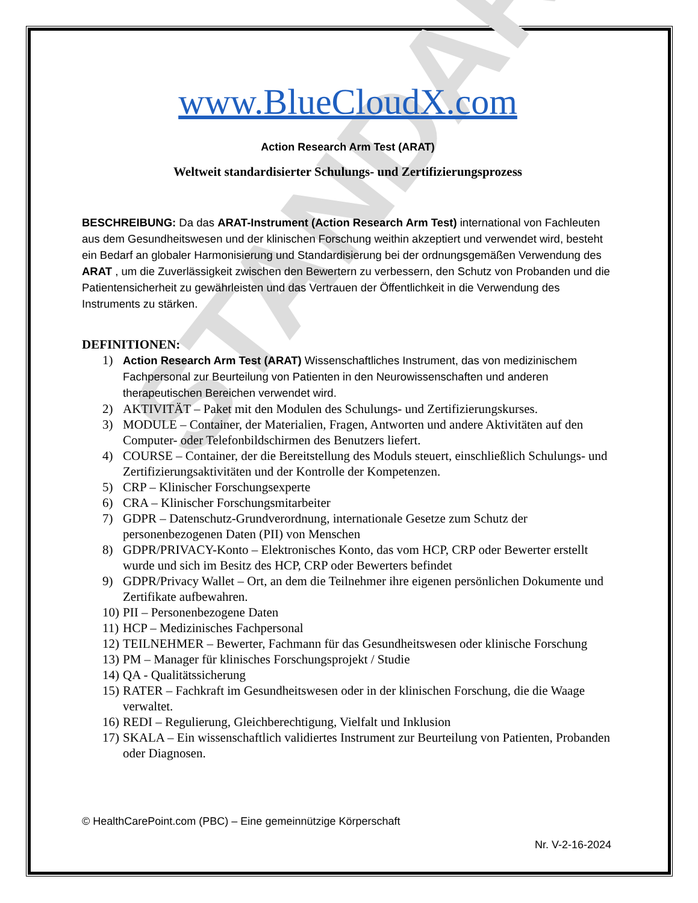STANDARD
www.BlueCloudX.com
Action Research Arm Test (ARAT)
Weltweit standardisierter Schulungs- und Zertifizierungsprozess
BESCHREIBUNG: Da das ARAT-Instrument (Action Research Arm Test) international von Fachleuten aus dem Gesundheitswesen und der klinischen Forschung weithin akzeptiert und verwendet wird, besteht ein Bedarf an globaler Harmonisierung und Standardisierung bei der ordnungsgemäßen Verwendung des ARAT , um die Zuverlässigkeit zwischen den Bewertern zu verbessern, den Schutz von Probanden und die Patientensicherheit zu gewährleisten und das Vertrauen der Öffentlichkeit in die Verwendung des Instruments zu stärken.
DEFINITIONEN:
1) Action Research Arm Test (ARAT) Wissenschaftliches Instrument, das von medizinischem Fachpersonal zur Beurteilung von Patienten in den Neurowissenschaften und anderen therapeutischen Bereichen verwendet wird.
2) AKTIVITÄT – Paket mit den Modulen des Schulungs- und Zertifizierungskurses.
3) MODULE – Container, der Materialien, Fragen, Antworten und andere Aktivitäten auf den Computer- oder Telefonbildschirmen des Benutzers liefert.
4) COURSE – Container, der die Bereitstellung des Moduls steuert, einschließlich Schulungs- und Zertifizierungsaktivitäten und der Kontrolle der Kompetenzen.
5) CRP – Klinischer Forschungsexperte
6) CRA – Klinischer Forschungsmitarbeiter
7) GDPR – Datenschutz-Grundverordnung, internationale Gesetze zum Schutz der personenbezogenen Daten (PII) von Menschen
8) GDPR/PRIVACY-Konto – Elektronisches Konto, das vom HCP, CRP oder Bewerter erstellt wurde und sich im Besitz des HCP, CRP oder Bewerters befindet
9) GDPR/Privacy Wallet – Ort, an dem die Teilnehmer ihre eigenen persönlichen Dokumente und Zertifikate aufbewahren.
10) PII – Personenbezogene Daten
11) HCP – Medizinisches Fachpersonal
12) TEILNEHMER – Bewerter, Fachmann für das Gesundheitswesen oder klinische Forschung
13) PM – Manager für klinisches Forschungsprojekt / Studie
14) QA - Qualitätssicherung
15) RATER – Fachkraft im Gesundheitswesen oder in der klinischen Forschung, die die Waage verwaltet.
16) REDI – Regulierung, Gleichberechtigung, Vielfalt und Inklusion
17) SKALA – Ein wissenschaftlich validiertes Instrument zur Beurteilung von Patienten, Probanden oder Diagnosen.
© HealthCarePoint.com (PBC) – Eine gemeinnützige Körperschaft
Nr. V-2-16-2024